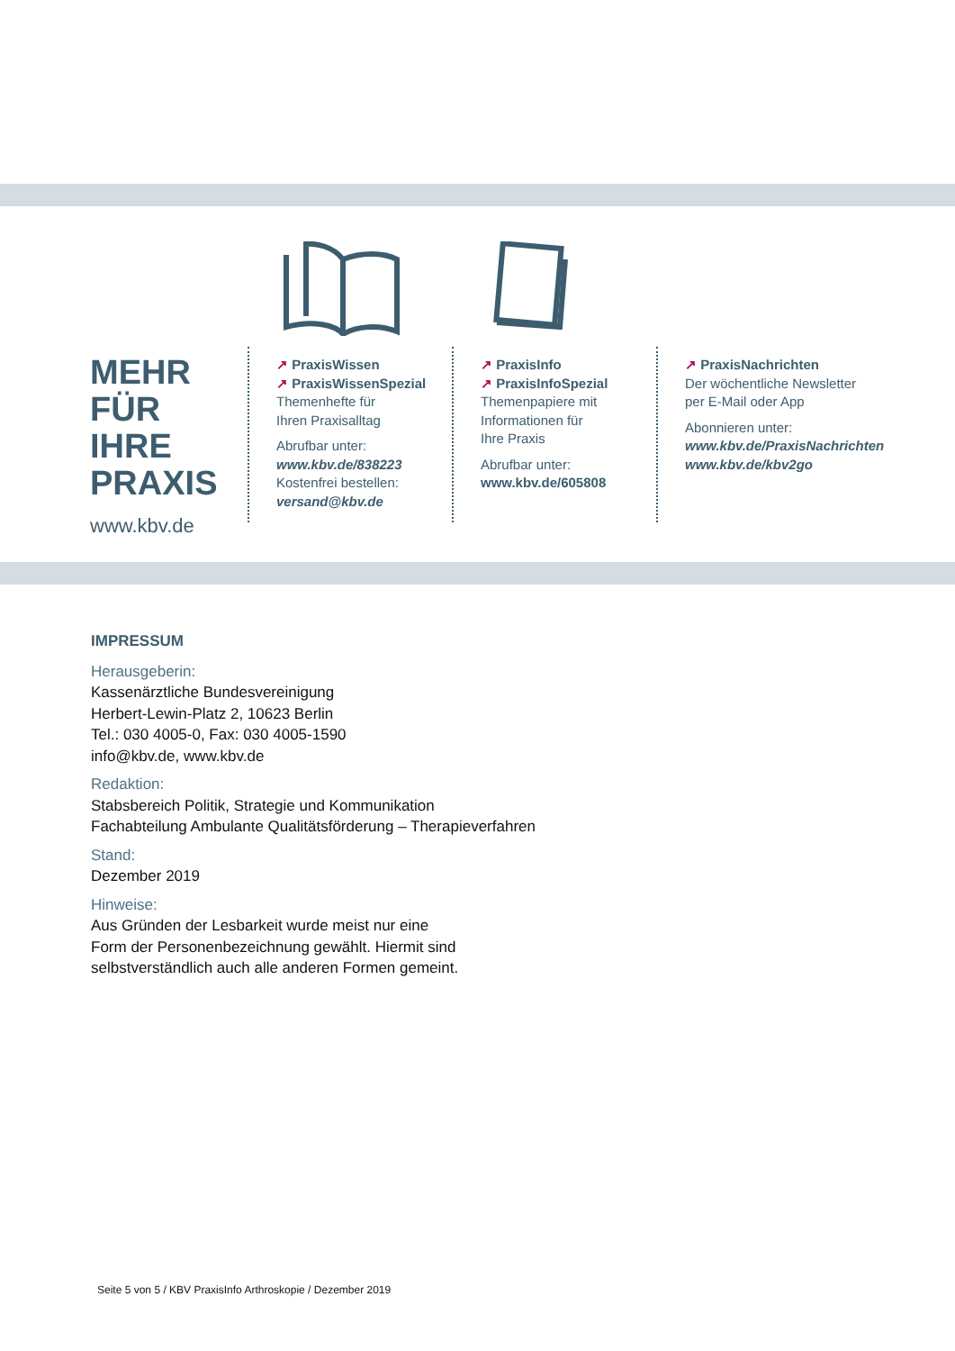MEHR
FÜR IHRE
PRAXIS
www.kbv.de
↗ PraxisWissen
↗ PraxisWissenSpezial
Themenhefte für
Ihren Praxisalltag
Abrufbar unter:
www.kbv.de/838223
Kostenfrei bestellen:
versand@kbv.de
↗ PraxisInfo
↗ PraxisInfoSpezial
Themenpapiere mit
Informationen für
Ihre Praxis
Abrufbar unter:
www.kbv.de/605808
↗ PraxisNachrichten
Der wöchentliche Newsletter
per E-Mail oder App
Abonnieren unter:
www.kbv.de/PraxisNachrichten
www.kbv.de/kbv2go
IMPRESSUM
Herausgeberin:
Kassenärztliche Bundesvereinigung
Herbert-Lewin-Platz 2, 10623 Berlin
Tel.: 030 4005-0, Fax: 030 4005-1590
info@kbv.de, www.kbv.de
Redaktion:
Stabsbereich Politik, Strategie und Kommunikation
Fachabteilung Ambulante Qualitätsförderung – Therapieverfahren
Stand:
Dezember 2019
Hinweise:
Aus Gründen der Lesbarkeit wurde meist nur eine
Form der Personenbezeichnung gewählt. Hiermit sind
selbstverständlich auch alle anderen Formen gemeint.
Seite 5 von 5 / KBV PraxisInfo Arthroskopie / Dezember 2019